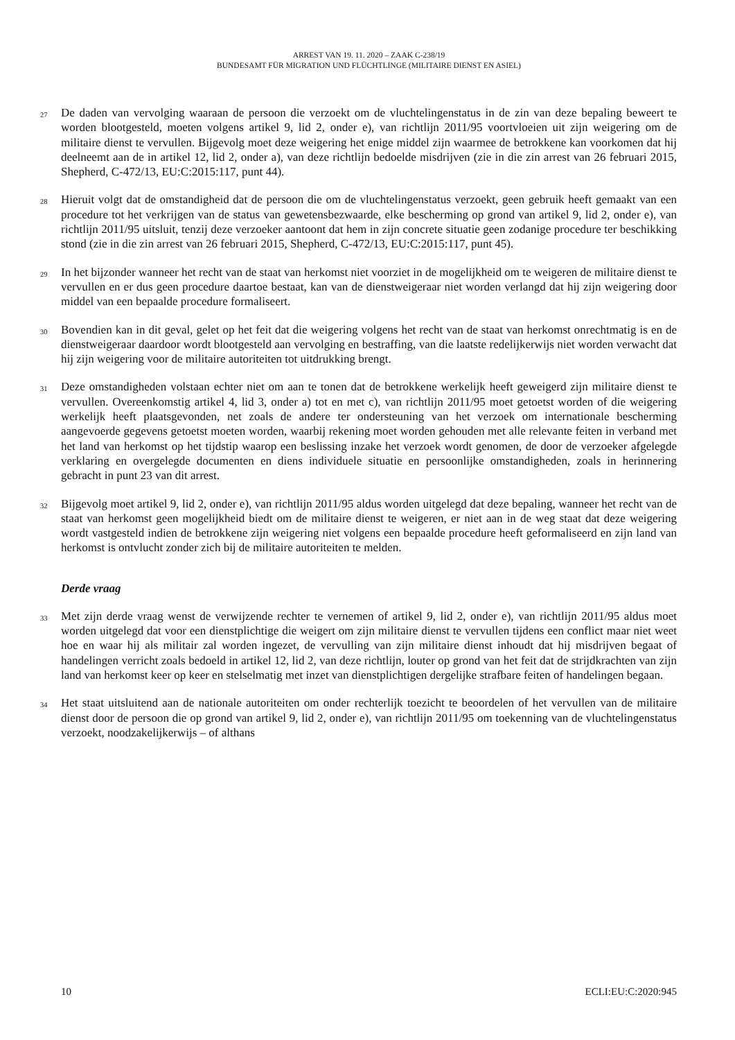ARREST VAN 19. 11. 2020 – ZAAK C-238/19
BUNDESAMT FÜR MIGRATION UND FLÜCHTLINGE (MILITAIRE DIENST EN ASIEL)
27
De daden van vervolging waaraan de persoon die verzoekt om de vluchtelingenstatus in de zin van deze bepaling beweert te worden blootgesteld, moeten volgens artikel 9, lid 2, onder e), van richtlijn 2011/95 voortvloeien uit zijn weigering om de militaire dienst te vervullen. Bijgevolg moet deze weigering het enige middel zijn waarmee de betrokkene kan voorkomen dat hij deelneemt aan de in artikel 12, lid 2, onder a), van deze richtlijn bedoelde misdrijven (zie in die zin arrest van 26 februari 2015, Shepherd, C-472/13, EU:C:2015:117, punt 44).
28
Hieruit volgt dat de omstandigheid dat de persoon die om de vluchtelingenstatus verzoekt, geen gebruik heeft gemaakt van een procedure tot het verkrijgen van de status van gewetensbezwaarde, elke bescherming op grond van artikel 9, lid 2, onder e), van richtlijn 2011/95 uitsluit, tenzij deze verzoeker aantoont dat hem in zijn concrete situatie geen zodanige procedure ter beschikking stond (zie in die zin arrest van 26 februari 2015, Shepherd, C-472/13, EU:C:2015:117, punt 45).
29
In het bijzonder wanneer het recht van de staat van herkomst niet voorziet in de mogelijkheid om te weigeren de militaire dienst te vervullen en er dus geen procedure daartoe bestaat, kan van de dienstweigeraar niet worden verlangd dat hij zijn weigering door middel van een bepaalde procedure formaliseert.
30
Bovendien kan in dit geval, gelet op het feit dat die weigering volgens het recht van de staat van herkomst onrechtmatig is en de dienstweigeraar daardoor wordt blootgesteld aan vervolging en bestraffing, van die laatste redelijkerwijs niet worden verwacht dat hij zijn weigering voor de militaire autoriteiten tot uitdrukking brengt.
31
Deze omstandigheden volstaan echter niet om aan te tonen dat de betrokkene werkelijk heeft geweigerd zijn militaire dienst te vervullen. Overeenkomstig artikel 4, lid 3, onder a) tot en met c), van richtlijn 2011/95 moet getoetst worden of die weigering werkelijk heeft plaatsgevonden, net zoals de andere ter ondersteuning van het verzoek om internationale bescherming aangevoerde gegevens getoetst moeten worden, waarbij rekening moet worden gehouden met alle relevante feiten in verband met het land van herkomst op het tijdstip waarop een beslissing inzake het verzoek wordt genomen, de door de verzoeker afgelegde verklaring en overgelegde documenten en diens individuele situatie en persoonlijke omstandigheden, zoals in herinnering gebracht in punt 23 van dit arrest.
32
Bijgevolg moet artikel 9, lid 2, onder e), van richtlijn 2011/95 aldus worden uitgelegd dat deze bepaling, wanneer het recht van de staat van herkomst geen mogelijkheid biedt om de militaire dienst te weigeren, er niet aan in de weg staat dat deze weigering wordt vastgesteld indien de betrokkene zijn weigering niet volgens een bepaalde procedure heeft geformaliseerd en zijn land van herkomst is ontvlucht zonder zich bij de militaire autoriteiten te melden.
Derde vraag
33
Met zijn derde vraag wenst de verwijzende rechter te vernemen of artikel 9, lid 2, onder e), van richtlijn 2011/95 aldus moet worden uitgelegd dat voor een dienstplichtige die weigert om zijn militaire dienst te vervullen tijdens een conflict maar niet weet hoe en waar hij als militair zal worden ingezet, de vervulling van zijn militaire dienst inhoudt dat hij misdrijven begaat of handelingen verricht zoals bedoeld in artikel 12, lid 2, van deze richtlijn, louter op grond van het feit dat de strijdkrachten van zijn land van herkomst keer op keer en stelselmatig met inzet van dienstplichtigen dergelijke strafbare feiten of handelingen begaan.
34
Het staat uitsluitend aan de nationale autoriteiten om onder rechterlijk toezicht te beoordelen of het vervullen van de militaire dienst door de persoon die op grond van artikel 9, lid 2, onder e), van richtlijn 2011/95 om toekenning van de vluchtelingenstatus verzoekt, noodzakelijkerwijs – of althans
10 ECLI:EU:C:2020:945